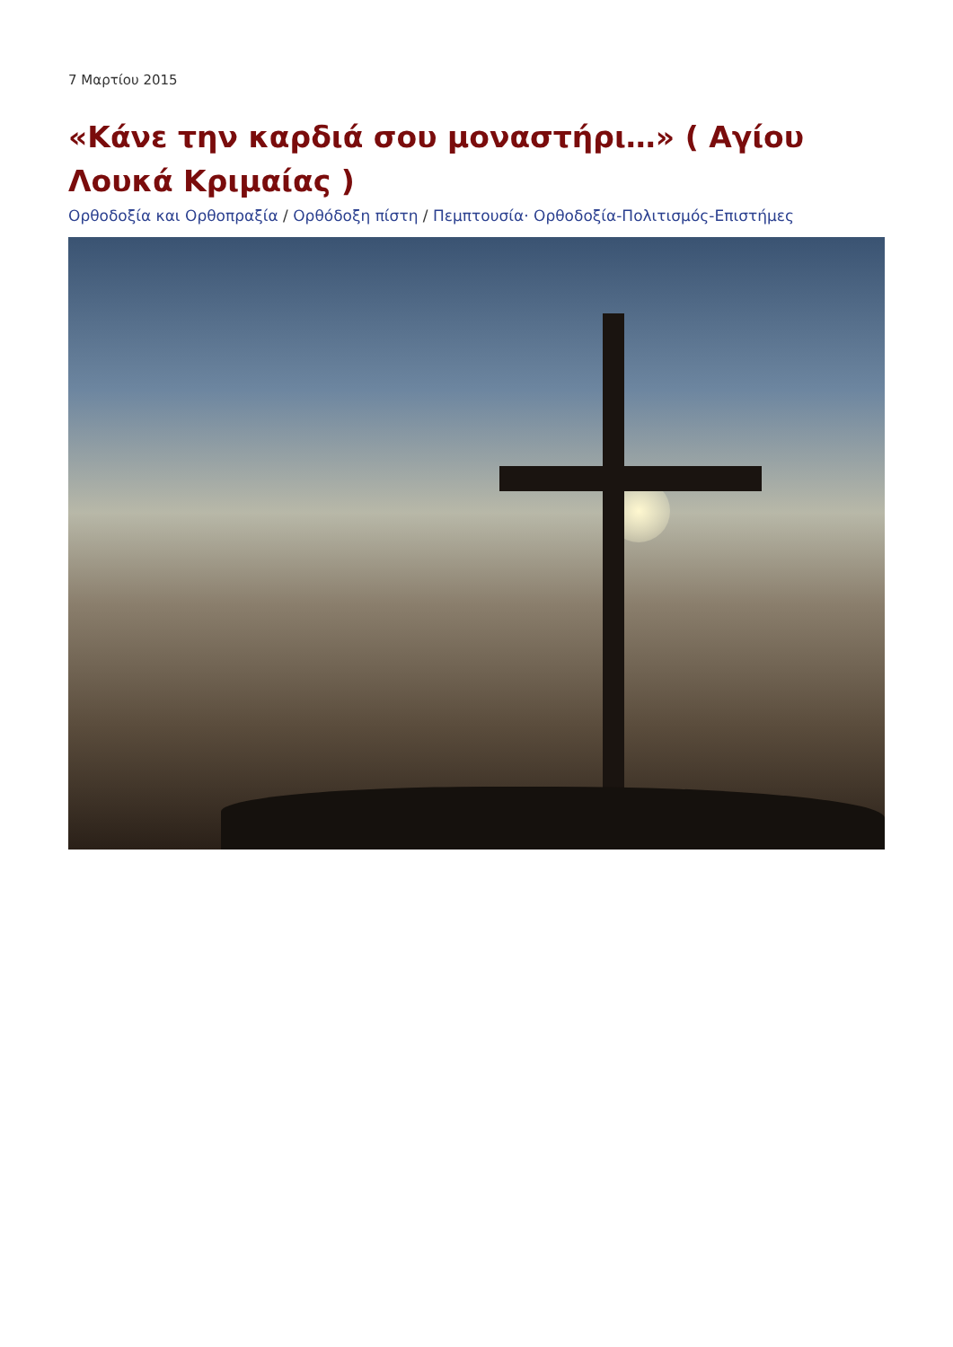7 Μαρτίου 2015
«Κάνε την καρδιά σου μοναστήρι…» ( Αγίου Λουκά Κριμαίας )
Ορθοδοξία και Ορθοπραξία / Ορθόδοξη πίστη / Πεμπτουσία· Ορθοδοξία-Πολιτισμός-Επιστήμες